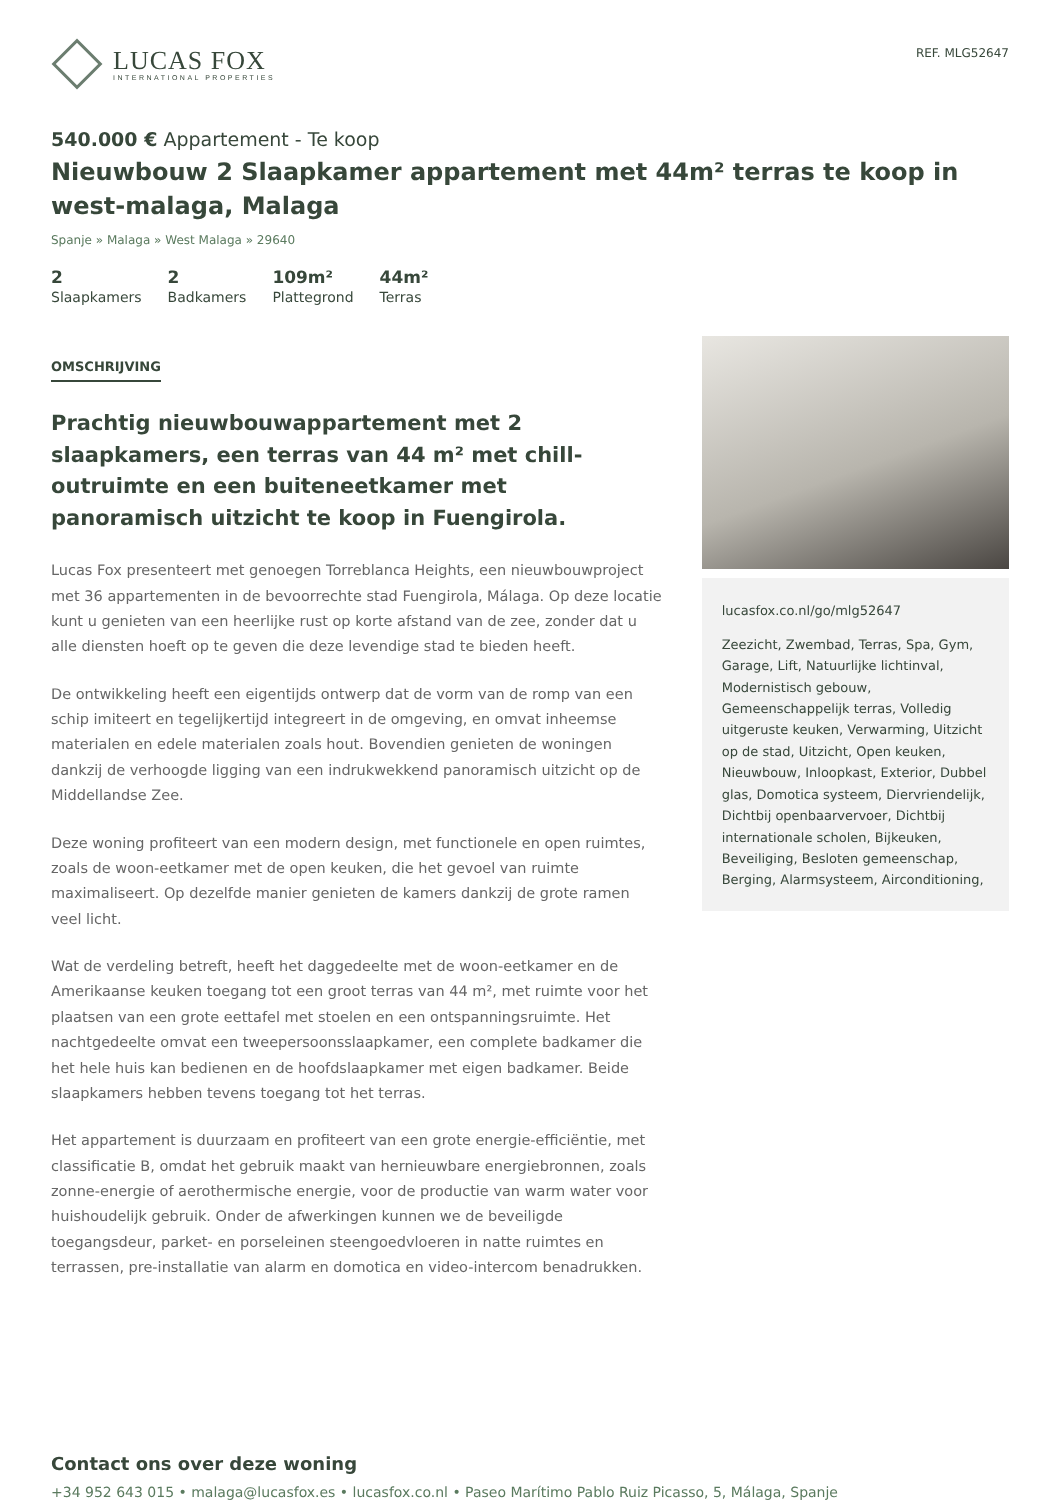LUCAS FOX
INTERNATIONAL PROPERTIES
REF. MLG52647
540.000 € Appartement - Te koop
Nieuwbouw 2 Slaapkamer appartement met 44m² terras te koop in west-malaga, Malaga
Spanje » Malaga » West Malaga » 29640
2
Slaapkamers
2
Badkamers
109m²
Plattegrond
44m²
Terras
OMSCHRIJVING
Prachtig nieuwbouwappartement met 2 slaapkamers, een terras van 44 m² met chill-outruimte en een buiteneetkamer met panoramisch uitzicht te koop in Fuengirola.
Lucas Fox presenteert met genoegen Torreblanca Heights, een nieuwbouwproject met 36 appartementen in de bevoorrechte stad Fuengirola, Málaga. Op deze locatie kunt u genieten van een heerlijke rust op korte afstand van de zee, zonder dat u alle diensten hoeft op te geven die deze levendige stad te bieden heeft.
De ontwikkeling heeft een eigentijds ontwerp dat de vorm van de romp van een schip imiteert en tegelijkertijd integreert in de omgeving, en omvat inheemse materialen en edele materialen zoals hout. Bovendien genieten de woningen dankzij de verhoogde ligging van een indrukwekkend panoramisch uitzicht op de Middellandse Zee.
Deze woning profiteert van een modern design, met functionele en open ruimtes, zoals de woon-eetkamer met de open keuken, die het gevoel van ruimte maximaliseert. Op dezelfde manier genieten de kamers dankzij de grote ramen veel licht.
Wat de verdeling betreft, heeft het daggedeelte met de woon-eetkamer en de Amerikaanse keuken toegang tot een groot terras van 44 m², met ruimte voor het plaatsen van een grote eettafel met stoelen en een ontspanningsruimte. Het nachtgedeelte omvat een tweepersoonsslaapkamer, een complete badkamer die het hele huis kan bedienen en de hoofdslaapkamer met eigen badkamer. Beide slaapkamers hebben tevens toegang tot het terras.
Het appartement is duurzaam en profiteert van een grote energie-efficiëntie, met classificatie B, omdat het gebruik maakt van hernieuwbare energiebronnen, zoals zonne-energie of aerothermische energie, voor de productie van warm water voor huishoudelijk gebruik. Onder de afwerkingen kunnen we de beveiligde toegangsdeur, parket- en porseleinen steengoedvloeren in natte ruimtes en terrassen, pre-installatie van alarm en domotica en video-intercom benadrukken.
lucasfox.co.nl/go/mlg52647
Zeezicht, Zwembad, Terras, Spa, Gym, Garage, Lift, Natuurlijke lichtinval, Modernistisch gebouw, Gemeenschappelijk terras, Volledig uitgeruste keuken, Verwarming, Uitzicht op de stad, Uitzicht, Open keuken, Nieuwbouw, Inloopkast, Exterior, Dubbel glas, Domotica systeem, Diervriendelijk, Dichtbij openbaarvervoer, Dichtbij internationale scholen, Bijkeuken, Beveiliging, Besloten gemeenschap, Berging, Alarmsysteem, Airconditioning,
Contact ons over deze woning
+34 952 643 015 • malaga@lucasfox.es • lucasfox.co.nl • Paseo Marítimo Pablo Ruiz Picasso, 5, Málaga, Spanje